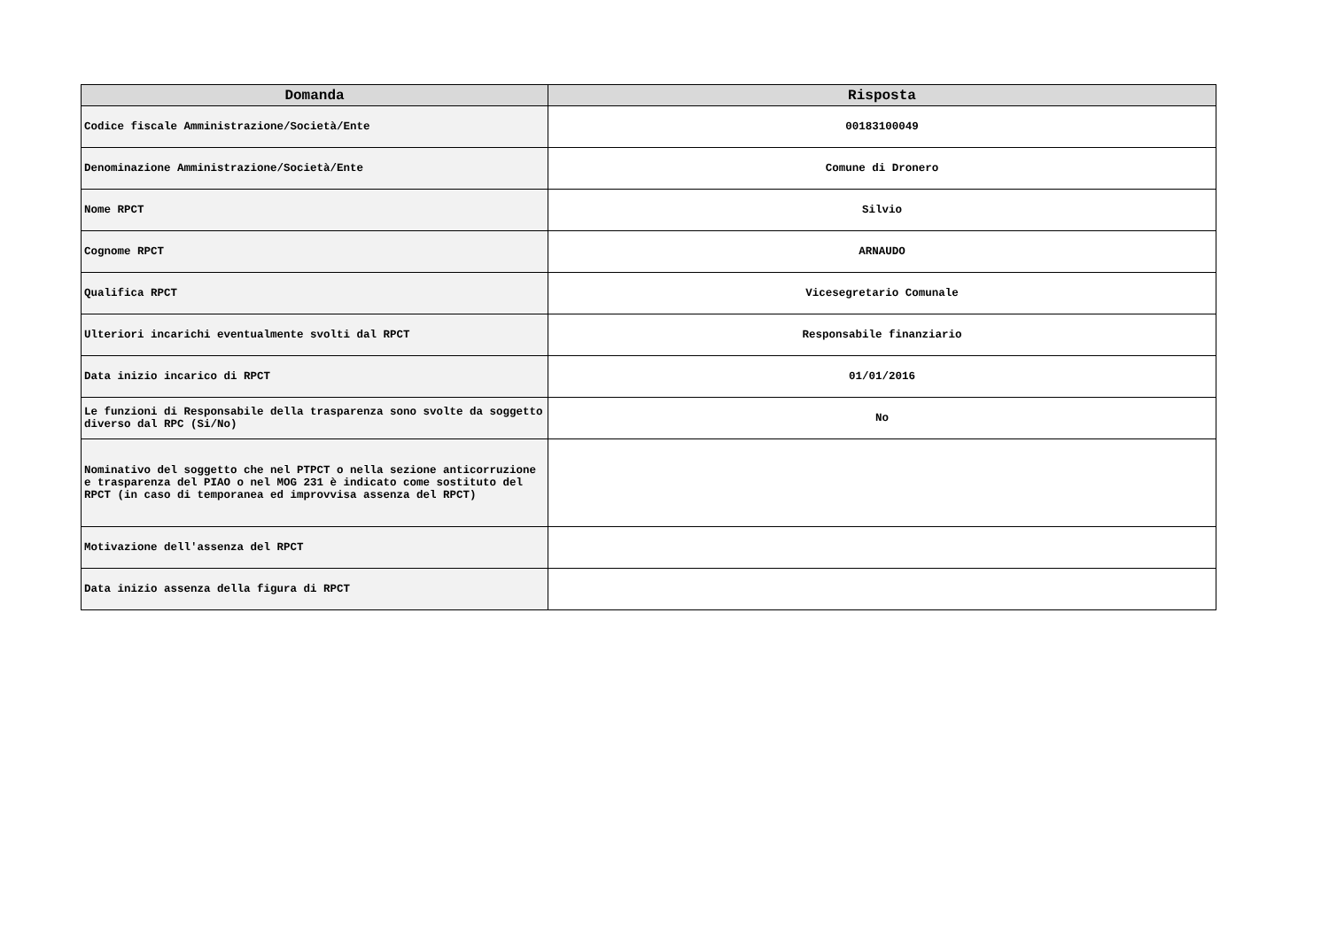| Domanda | Risposta |
| --- | --- |
| Codice fiscale Amministrazione/Società/Ente | 00183100049 |
| Denominazione Amministrazione/Società/Ente | Comune di Dronero |
| Nome RPCT | Silvio |
| Cognome RPCT | ARNAUDO |
| Qualifica RPCT | Vicesegretario Comunale |
| Ulteriori incarichi eventualmente svolti dal RPCT | Responsabile finanziario |
| Data inizio incarico di RPCT | 01/01/2016 |
| Le funzioni di Responsabile della trasparenza sono svolte da soggetto diverso dal RPC (Si/No) | No |
| Nominativo del soggetto che nel PTPCT o nella sezione anticorruzione e trasparenza del PIAO o nel MOG 231 è indicato come sostituto del RPCT (in caso di temporanea ed improvvisa assenza del RPCT) | |
| Motivazione dell'assenza del RPCT | |
| Data inizio assenza della figura di RPCT | |